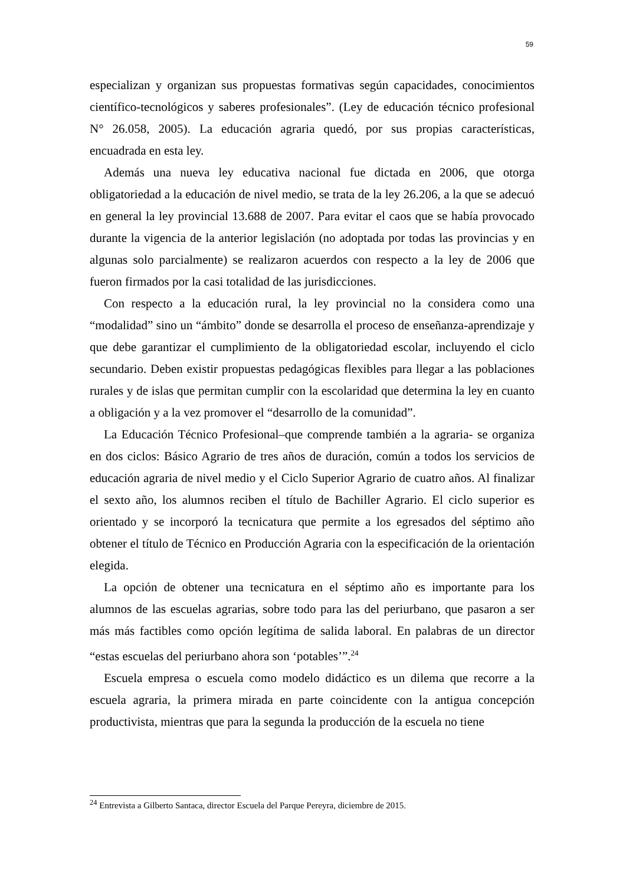59
especializan y organizan sus propuestas formativas según capacidades, conocimientos científico-tecnológicos y saberes profesionales”. (Ley de educación técnico profesional N° 26.058, 2005). La educación agraria quedó, por sus propias características, encuadrada en esta ley.
Además una nueva ley educativa nacional fue dictada en 2006, que otorga obligatoriedad a la educación de nivel medio, se trata de la ley 26.206, a la que se adecuó en general la ley provincial 13.688 de 2007. Para evitar el caos que se había provocado durante la vigencia de la anterior legislación (no adoptada por todas las provincias y en algunas solo parcialmente) se realizaron acuerdos con respecto a la ley de 2006 que fueron firmados por la casi totalidad de las jurisdicciones.
Con respecto a la educación rural, la ley provincial no la considera como una “modalidad” sino un “ámbito” donde se desarrolla el proceso de enseñanza-aprendizaje y que debe garantizar el cumplimiento de la obligatoriedad escolar, incluyendo el ciclo secundario. Deben existir propuestas pedagógicas flexibles para llegar a las poblaciones rurales y de islas que permitan cumplir con la escolaridad que determina la ley en cuanto a obligación y a la vez promover el “desarrollo de la comunidad”.
La Educación Técnico Profesional–que comprende también a la agraria- se organiza en dos ciclos: Básico Agrario de tres años de duración, común a todos los servicios de educación agraria de nivel medio y el Ciclo Superior Agrario de cuatro años. Al finalizar el sexto año, los alumnos reciben el título de Bachiller Agrario. El ciclo superior es orientado y se incorporó la tecnicatura que permite a los egresados del séptimo año obtener el título de Técnico en Producción Agraria con la especificación de la orientación elegida.
La opción de obtener una tecnicatura en el séptimo año es importante para los alumnos de las escuelas agrarias, sobre todo para las del periurbano, que pasaron a ser más más factibles como opción legítima de salida laboral. En palabras de un director “estas escuelas del periurbano ahora son ‘potables’”.<sup>24</sup>
Escuela empresa o escuela como modelo didáctico es un dilema que recorre a la escuela agraria, la primera mirada en parte coincidente con la antigua concepción productivista, mientras que para la segunda la producción de la escuela no tiene
<sup>24</sup> Entrevista a Gilberto Santaca, director Escuela del Parque Pereyra, diciembre de 2015.